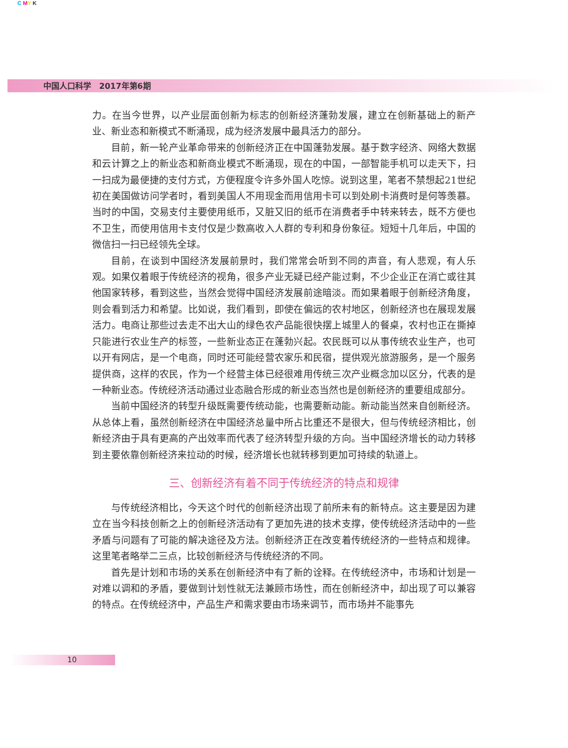C MY K
中国人口科学　2017年第6期
力。在当今世界，以产业层面创新为标志的创新经济蓬勃发展，建立在创新基础上的新产业、新业态和新模式不断涌现，成为经济发展中最具活力的部分。
目前，新一轮产业革命带来的创新经济正在中国蓬勃发展。基于数字经济、网络大数据和云计算之上的新业态和新商业模式不断涌现，现在的中国，一部智能手机可以走天下，扫一扫成为最便捷的支付方式，方便程度令许多外国人吃惊。说到这里，笔者不禁想起21世纪初在美国做访问学者时，看到美国人不用现金而用信用卡可以到处刷卡消费时是何等羡慕。当时的中国，交易支付主要使用纸币，又脏又旧的纸币在消费者手中转来转去，既不方便也不卫生，而使用信用卡支付仅是少数高收入人群的专利和身份象征。短短十几年后，中国的微信扫一扫已经领先全球。
目前，在谈到中国经济发展前景时，我们常常会听到不同的声音，有人悲观，有人乐观。如果仅着眼于传统经济的视角，很多产业无疑已经产能过剩，不少企业正在消亡或往其他国家转移，看到这些，当然会觉得中国经济发展前途暗淡。而如果着眼于创新经济角度，则会看到活力和希望。比如说，我们看到，即使在偏远的农村地区，创新经济也在展现发展活力。电商让那些过去走不出大山的绿色农产品能很快摆上城里人的餐桌，农村也正在撕掉只能进行农业生产的标签，一些新业态正在蓬勃兴起。农民既可以从事传统农业生产，也可以开有网店，是一个电商，同时还可能经营农家乐和民宿，提供观光旅游服务，是一个服务提供商，这样的农民，作为一个经营主体已经很难用传统三次产业概念加以区分，代表的是一种新业态。传统经济活动通过业态融合形成的新业态当然也是创新经济的重要组成部分。
当前中国经济的转型升级既需要传统动能，也需要新动能。新动能当然来自创新经济。从总体上看，虽然创新经济在中国经济总量中所占比重还不是很大，但与传统经济相比，创新经济由于具有更高的产出效率而代表了经济转型升级的方向。当中国经济增长的动力转移到主要依靠创新经济来拉动的时候，经济增长也就转移到更加可持续的轨道上。
三、创新经济有着不同于传统经济的特点和规律
与传统经济相比，今天这个时代的创新经济出现了前所未有的新特点。这主要是因为建立在当今科技创新之上的创新经济活动有了更加先进的技术支撑，使传统经济活动中的一些矛盾与问题有了可能的解决途径及方法。创新经济正在改变着传统经济的一些特点和规律。这里笔者略举二三点，比较创新经济与传统经济的不同。
首先是计划和市场的关系在创新经济中有了新的诠释。在传统经济中，市场和计划是一对难以调和的矛盾，要做到计划性就无法兼顾市场性，而在创新经济中，却出现了可以兼容的特点。在传统经济中，产品生产和需求要由市场来调节，而市场并不能事先
10